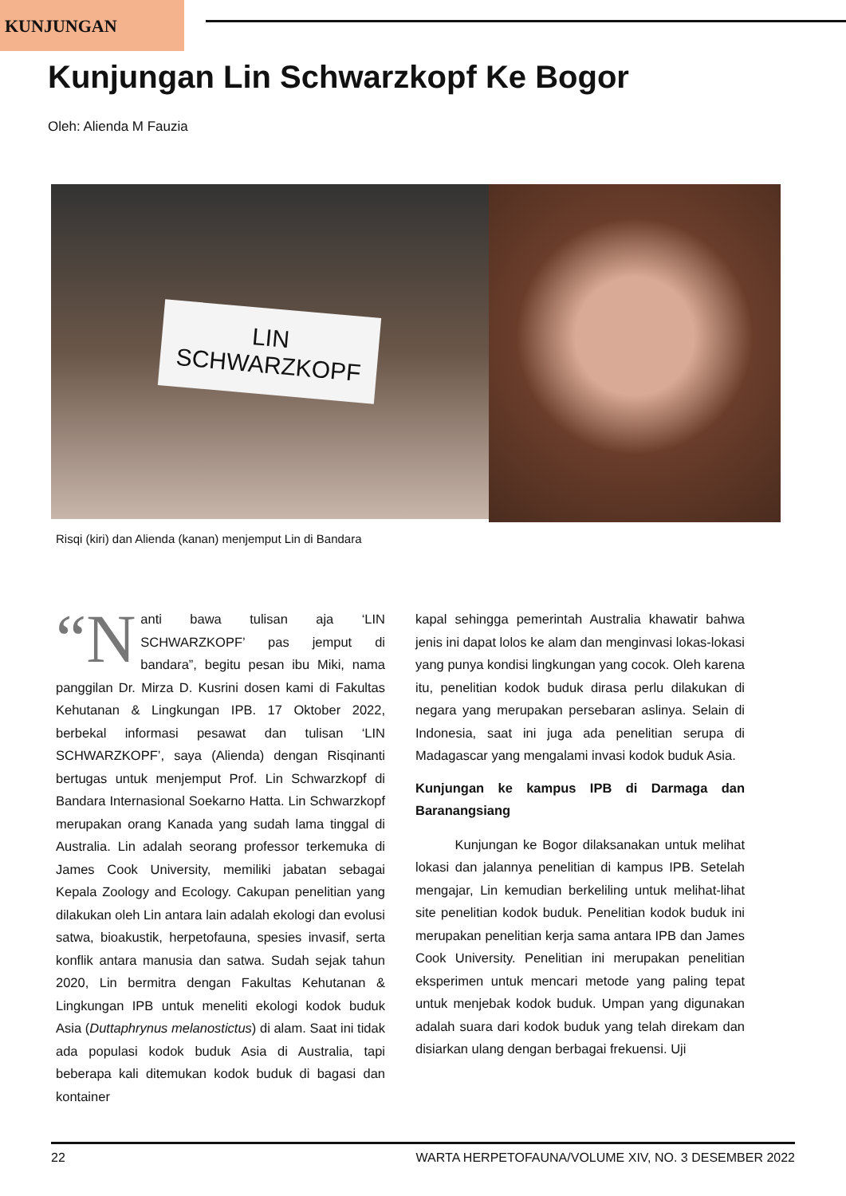KUNJUNGAN
Kunjungan Lin Schwarzkopf Ke Bogor
Oleh: Alienda M Fauzia
LIN
SCHWARZKOPF
Risqi (kiri) dan Alienda (kanan) menjemput Lin di Bandara
“N anti bawa tulisan aja ‘LIN SCHWARZKOPF’ pas jemput di bandara”, begitu pesan ibu Miki, nama panggilan Dr. Mirza D. Kusrini dosen kami di Fakultas Kehutanan & Lingkungan IPB. 17 Oktober 2022, berbekal informasi pesawat dan tulisan ‘LIN SCHWARZKOPF’, saya (Alienda) dengan Risqinanti bertugas untuk menjemput Prof. Lin Schwarzkopf di Bandara Internasional Soekarno Hatta. Lin Schwarzkopf merupakan orang Kanada yang sudah lama tinggal di Australia. Lin adalah seorang professor terkemuka di James Cook University, memiliki jabatan sebagai Kepala Zoology and Ecology. Cakupan penelitian yang dilakukan oleh Lin antara lain adalah ekologi dan evolusi satwa, bioakustik, herpetofauna, spesies invasif, serta konflik antara manusia dan satwa. Sudah sejak tahun 2020, Lin bermitra dengan Fakultas Kehutanan & Lingkungan IPB untuk meneliti ekologi kodok buduk Asia (Duttaphrynus melanostictus) di alam. Saat ini tidak ada populasi kodok buduk Asia di Australia, tapi beberapa kali ditemukan kodok buduk di bagasi dan kontainer
kapal sehingga pemerintah Australia khawatir bahwa jenis ini dapat lolos ke alam dan menginvasi lokas-lokasi yang punya kondisi lingkungan yang cocok. Oleh karena itu, penelitian kodok buduk dirasa perlu dilakukan di negara yang merupakan persebaran aslinya. Selain di Indonesia, saat ini juga ada penelitian serupa di Madagascar yang mengalami invasi kodok buduk Asia.
Kunjungan ke kampus IPB di Darmaga dan Baranangsiang
   Kunjungan ke Bogor dilaksanakan untuk melihat lokasi dan jalannya penelitian di kampus IPB. Setelah mengajar, Lin kemudian berkeliling untuk melihat-lihat site penelitian kodok buduk. Penelitian kodok buduk ini merupakan penelitian kerja sama antara IPB dan James Cook University. Penelitian ini merupakan penelitian eksperimen untuk mencari metode yang paling tepat untuk menjebak kodok buduk. Umpan yang digunakan adalah suara dari kodok buduk yang telah direkam dan disiarkan ulang dengan berbagai frekuensi. Uji
22 WARTA HERPETOFAUNA/VOLUME XIV, NO. 3 DESEMBER 2022